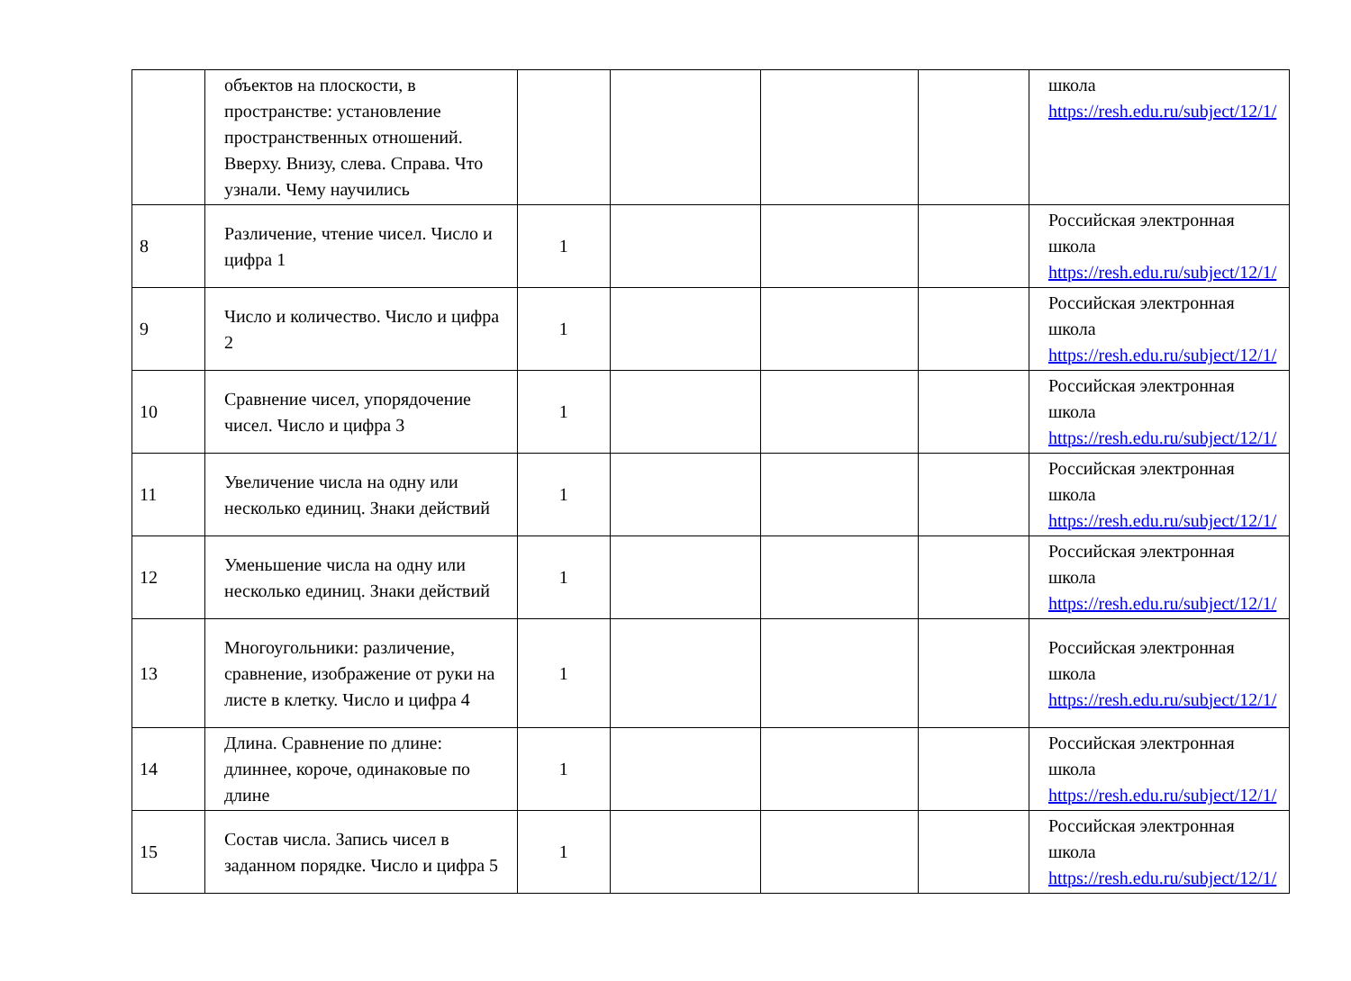| | объектов на плоскости, в пространстве: установление пространственных отношений. Вверху. Внизу, слева. Справа. Что узнали. Чему научились | | | | | школа https://resh.edu.ru/subject/12/1/ |
| 8 | Различение, чтение чисел. Число и цифра 1 | 1 | | | | Российская электронная школа https://resh.edu.ru/subject/12/1/ |
| 9 | Число и количество. Число и цифра 2 | 1 | | | | Российская электронная школа https://resh.edu.ru/subject/12/1/ |
| 10 | Сравнение чисел, упорядочение чисел. Число и цифра 3 | 1 | | | | Российская электронная школа https://resh.edu.ru/subject/12/1/ |
| 11 | Увеличение числа на одну или несколько единиц. Знаки действий | 1 | | | | Российская электронная школа https://resh.edu.ru/subject/12/1/ |
| 12 | Уменьшение числа на одну или несколько единиц. Знаки действий | 1 | | | | Российская электронная школа https://resh.edu.ru/subject/12/1/ |
| 13 | Многоугольники: различение, сравнение, изображение от руки на листе в клетку. Число и цифра 4 | 1 | | | | Российская электронная школа https://resh.edu.ru/subject/12/1/ |
| 14 | Длина. Сравнение по длине: длиннее, короче, одинаковые по длине | 1 | | | | Российская электронная школа https://resh.edu.ru/subject/12/1/ |
| 15 | Состав числа. Запись чисел в заданном порядке. Число и цифра 5 | 1 | | | | Российская электронная школа https://resh.edu.ru/subject/12/1/ |